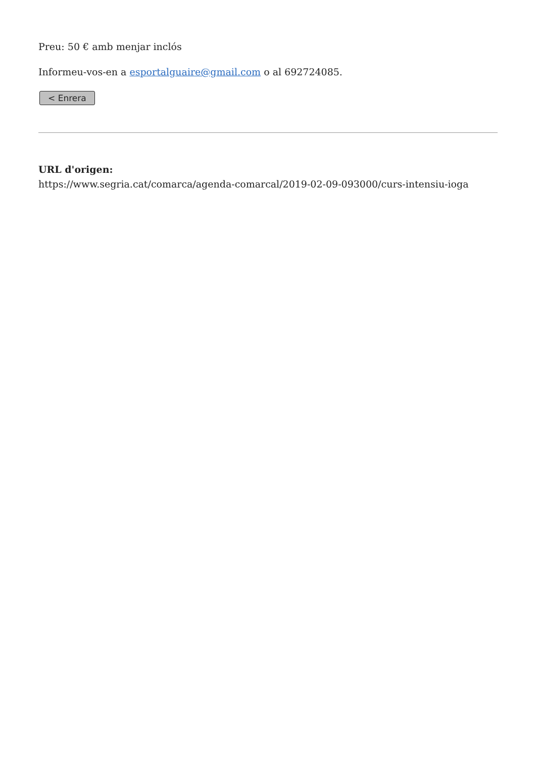Preu: 50 € amb menjar inclós
Informeu-vos-en a esportalguaire@gmail.com o al 692724085.
< Enrera
URL d'origen:
https://www.segria.cat/comarca/agenda-comarcal/2019-02-09-093000/curs-intensiu-ioga